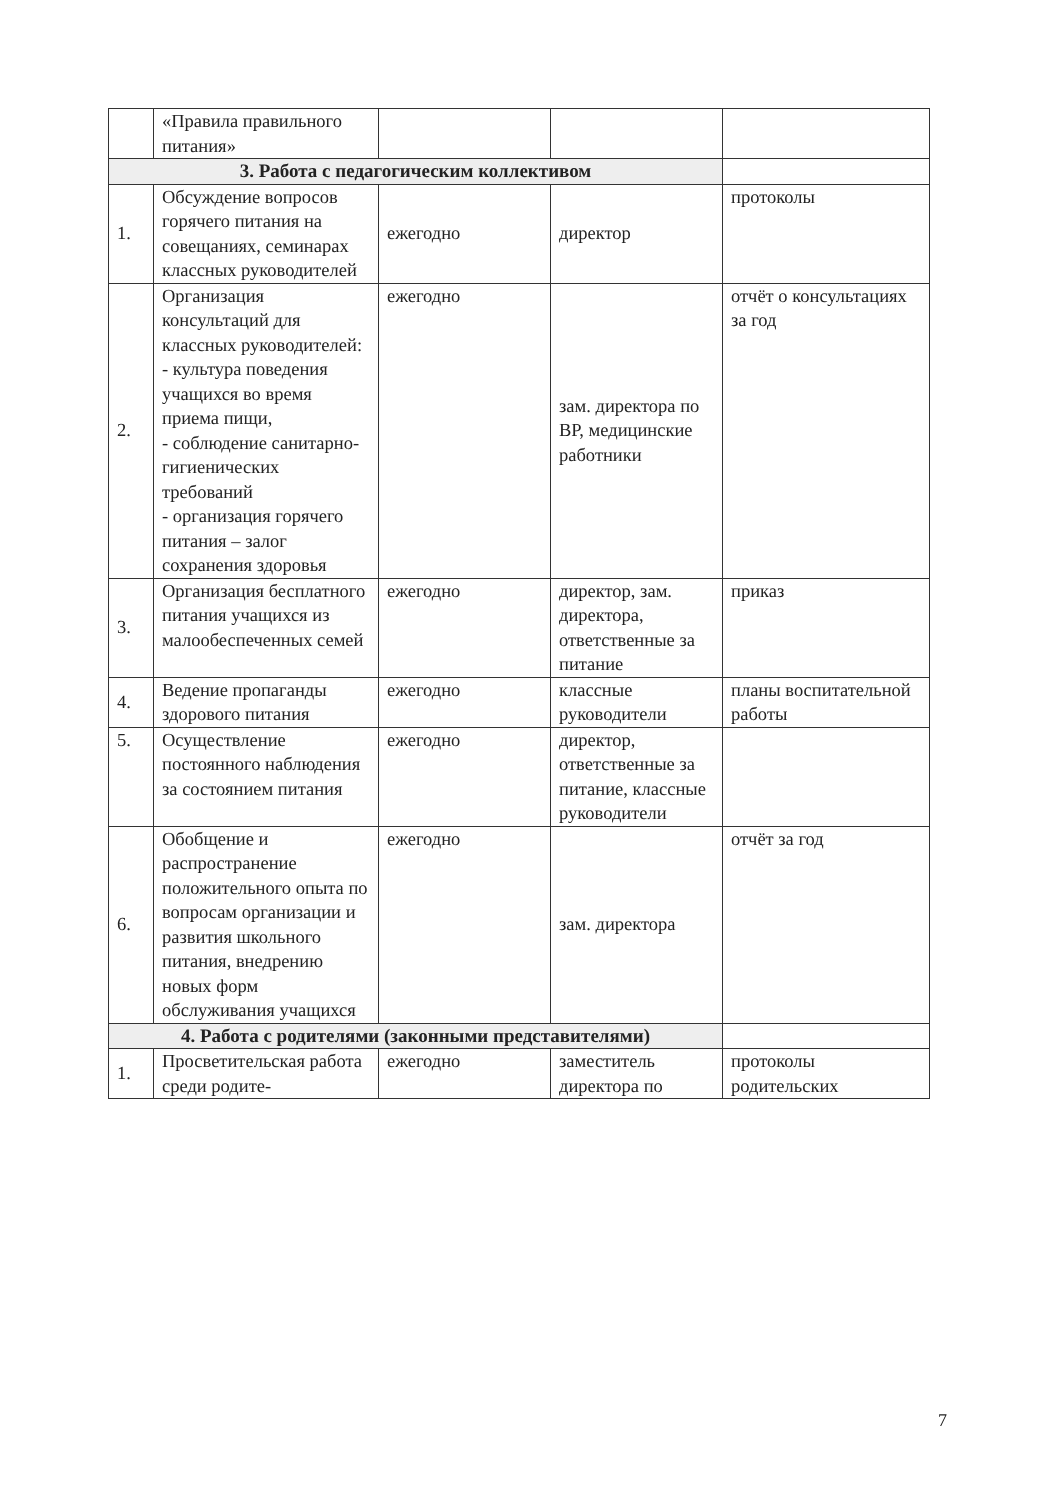| | «Правила правильного питания» | | | |
| 3. Работа с педагогическим коллективом | | | | |
| 1. | Обсуждение вопросов горячего питания на совещаниях, семинарах классных руководителей | ежегодно | директор | протоколы |
| 2. | Организация консультаций для классных руководителей: - культура поведения учащихся во время приема пищи, - соблюдение санитарно-гигиенических требований - организация горячего питания – залог сохранения здоровья | ежегодно | зам. директора по ВР, медицинские работники | отчёт о консультациях за год |
| 3. | Организация бесплатного питания учащихся из малообеспеченных семей | ежегодно | директор, зам. директора, ответственные за питание | приказ |
| 4. | Ведение пропаганды здорового питания | ежегодно | классные руководители | планы воспитательной работы |
| 5. | Осуществление постоянного наблюдения за состоянием питания | ежегодно | директор, ответственные за питание, классные руководители | |
| 6. | Обобщение и распространение положительного опыта по вопросам организации и развития школьного питания, внедрению новых форм обслуживания учащихся | ежегодно | зам. директора | отчёт за год |
| 4. Работа с родителями (законными представителями) | | | | |
| 1. | Просветительская работа среди родите- | ежегодно | заместитель директора по | протоколы родительских |
7